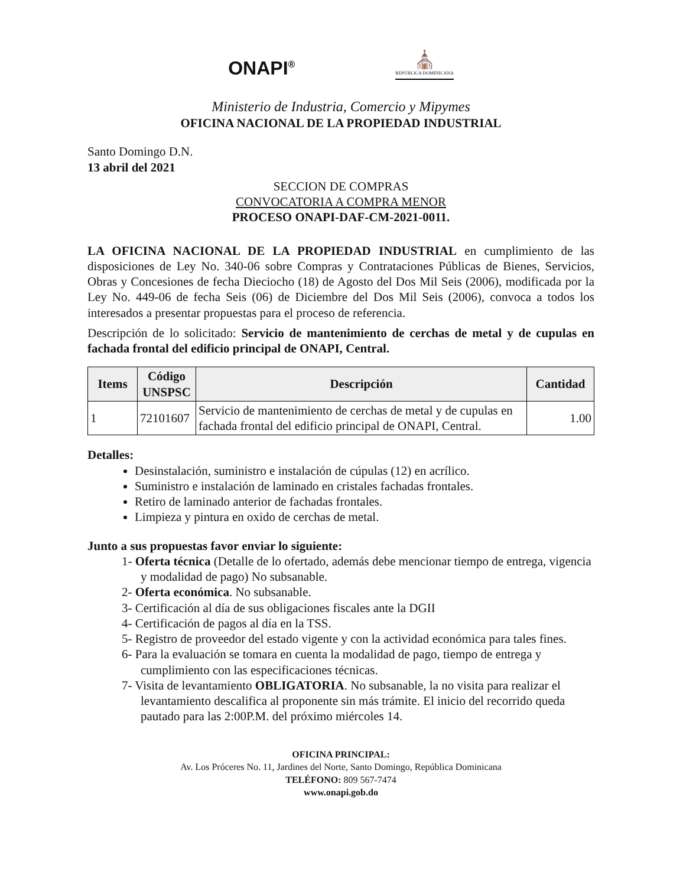ONAPI<sup>®</sup>
⛪
REPÚBLICA DOMINICANA
Ministerio de Industria, Comercio y Mipymes
OFICINA NACIONAL DE LA PROPIEDAD INDUSTRIAL
Santo Domingo D.N.
13 abril del 2021
SECCION DE COMPRAS
CONVOCATORIA A COMPRA MENOR
PROCESO ONAPI-DAF-CM-2021-0011.
LA OFICINA NACIONAL DE LA PROPIEDAD INDUSTRIAL en cumplimiento de las disposiciones de Ley No. 340-06 sobre Compras y Contrataciones Públicas de Bienes, Servicios, Obras y Concesiones de fecha Dieciocho (18) de Agosto del Dos Mil Seis (2006), modificada por la Ley No. 449-06 de fecha Seis (06) de Diciembre del Dos Mil Seis (2006), convoca a todos los interesados a presentar propuestas para el proceso de referencia.
Descripción de lo solicitado: Servicio de mantenimiento de cerchas de metal y de cupulas en fachada frontal del edificio principal de ONAPI, Central.
| Items | Código UNSPSC | Descripción | Cantidad |
| --- | --- | --- | --- |
| 1 | 72101607 | Servicio de mantenimiento de cerchas de metal y de cupulas en fachada frontal del edificio principal de ONAPI, Central. | 1.00 |
Detalles:
Desinstalación, suministro e instalación de cúpulas (12) en acrílico.
Suministro e instalación de laminado en cristales fachadas frontales.
Retiro de laminado anterior de fachadas frontales.
Limpieza y pintura en oxido de cerchas de metal.
Junto a sus propuestas favor enviar lo siguiente:
1- Oferta técnica (Detalle de lo ofertado, además debe mencionar tiempo de entrega, vigencia y modalidad de pago) No subsanable.
2- Oferta económica. No subsanable.
3- Certificación al día de sus obligaciones fiscales ante la DGII
4- Certificación de pagos al día en la TSS.
5- Registro de proveedor del estado vigente y con la actividad económica para tales fines.
6- Para la evaluación se tomara en cuenta la modalidad de pago, tiempo de entrega y cumplimiento con las especificaciones técnicas.
7- Visita de levantamiento OBLIGATORIA. No subsanable, la no visita para realizar el levantamiento descalifica al proponente sin más trámite. El inicio del recorrido queda pautado para las 2:00P.M. del próximo miércoles 14.
OFICINA PRINCIPAL:
Av. Los Próceres No. 11, Jardines del Norte, Santo Domingo, República Dominicana
TELÉFONO: 809 567-7474
www.onapi.gob.do